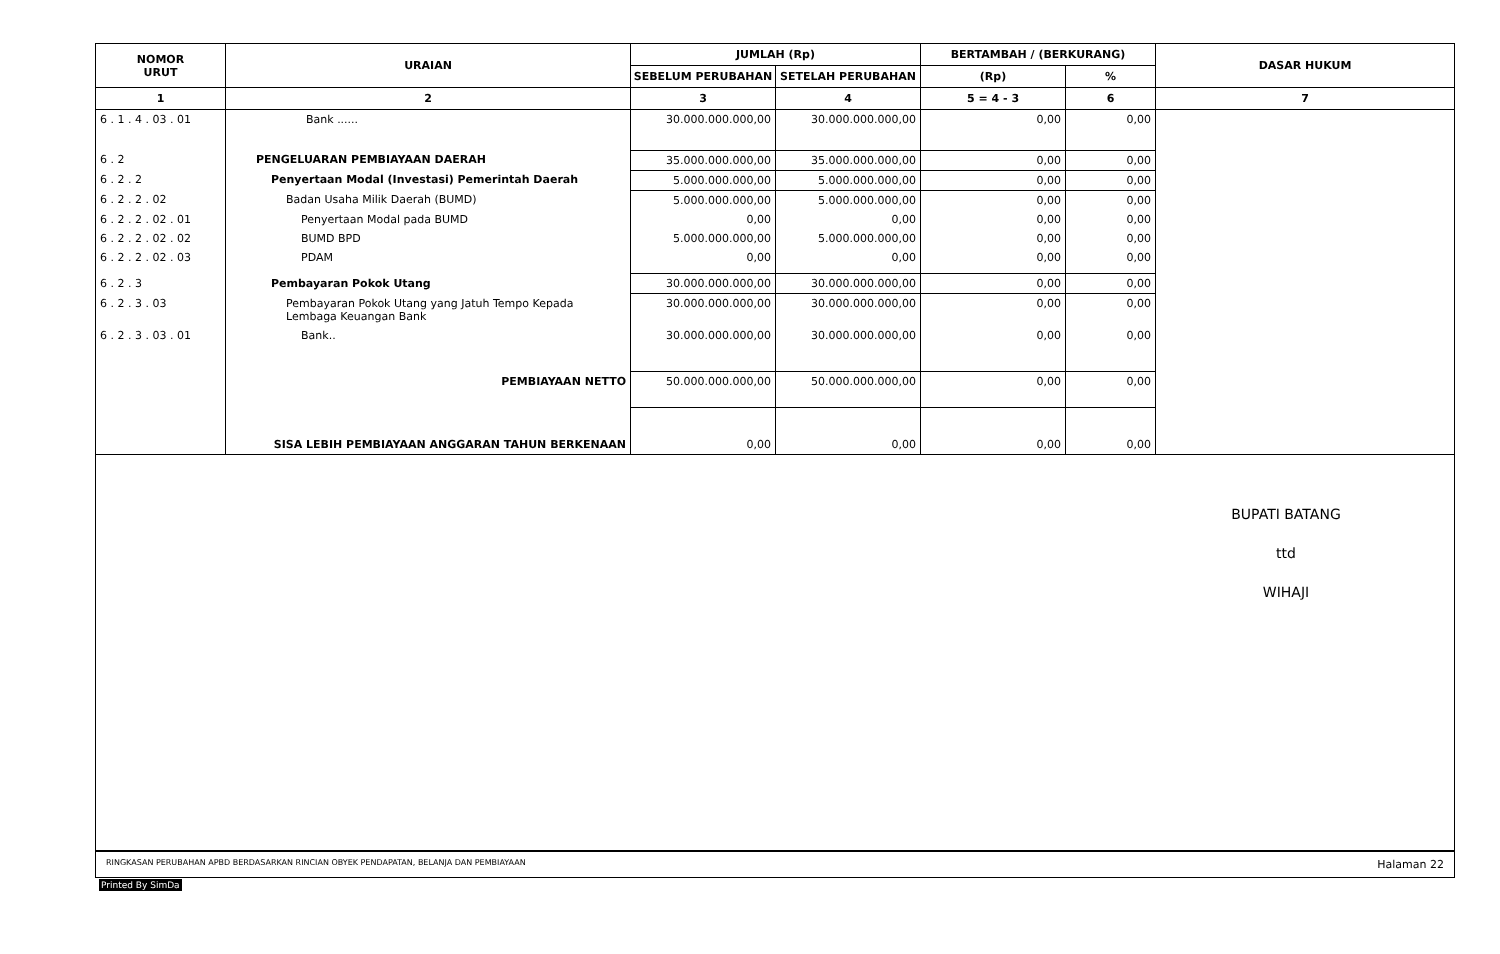| NOMOR URUT | URAIAN | JUMLAH (Rp) | | BERTAMBAH / (BERKURANG) | | DASAR HUKUM |
| --- | --- | --- | --- | --- | --- | --- |
| | | SEBELUM PERUBAHAN | SETELAH PERUBAHAN | (Rp) | % | |
| 1 | 2 | 3 | 4 | 5 = 4 - 3 | 6 | 7 |
| 6 . 1 . 4 . 03 . 01 | Bank ...... | 30.000.000.000,00 | 30.000.000.000,00 | 0,00 | 0,00 | |
| 6 . 2 | PENGELUARAN PEMBIAYAAN DAERAH | 35.000.000.000,00 | 35.000.000.000,00 | 0,00 | 0,00 | |
| 6 . 2 . 2 | Penyertaan Modal (Investasi) Pemerintah Daerah | 5.000.000.000,00 | 5.000.000.000,00 | 0,00 | 0,00 | |
| 6 . 2 . 2 . 02 | Badan Usaha Milik Daerah (BUMD) | 5.000.000.000,00 | 5.000.000.000,00 | 0,00 | 0,00 | |
| 6 . 2 . 2 . 02 . 01 | Penyertaan Modal pada BUMD | 0,00 | 0,00 | 0,00 | 0,00 | |
| 6 . 2 . 2 . 02 . 02 | BUMD BPD | 5.000.000.000,00 | 5.000.000.000,00 | 0,00 | 0,00 | |
| 6 . 2 . 2 . 02 . 03 | PDAM | 0,00 | 0,00 | 0,00 | 0,00 | |
| 6 . 2 . 3 | Pembayaran Pokok Utang | 30.000.000.000,00 | 30.000.000.000,00 | 0,00 | 0,00 | |
| 6 . 2 . 3 . 03 | Pembayaran Pokok Utang yang Jatuh Tempo Kepada Lembaga Keuangan Bank | 30.000.000.000,00 | 30.000.000.000,00 | 0,00 | 0,00 | |
| 6 . 2 . 3 . 03 . 01 | Bank.. | 30.000.000.000,00 | 30.000.000.000,00 | 0,00 | 0,00 | |
| | PEMBIAYAAN NETTO | 50.000.000.000,00 | 50.000.000.000,00 | 0,00 | 0,00 | |
| | SISA LEBIH PEMBIAYAAN ANGGARAN TAHUN BERKENAAN | 0,00 | 0,00 | 0,00 | 0,00 | |
BUPATI BATANG
ttd
WIHAJI
RINGKASAN PERUBAHAN APBD BERDASARKAN RINCIAN OBYEK PENDAPATAN, BELANJA DAN PEMBIAYAAN Halaman 22
Printed By SimDa